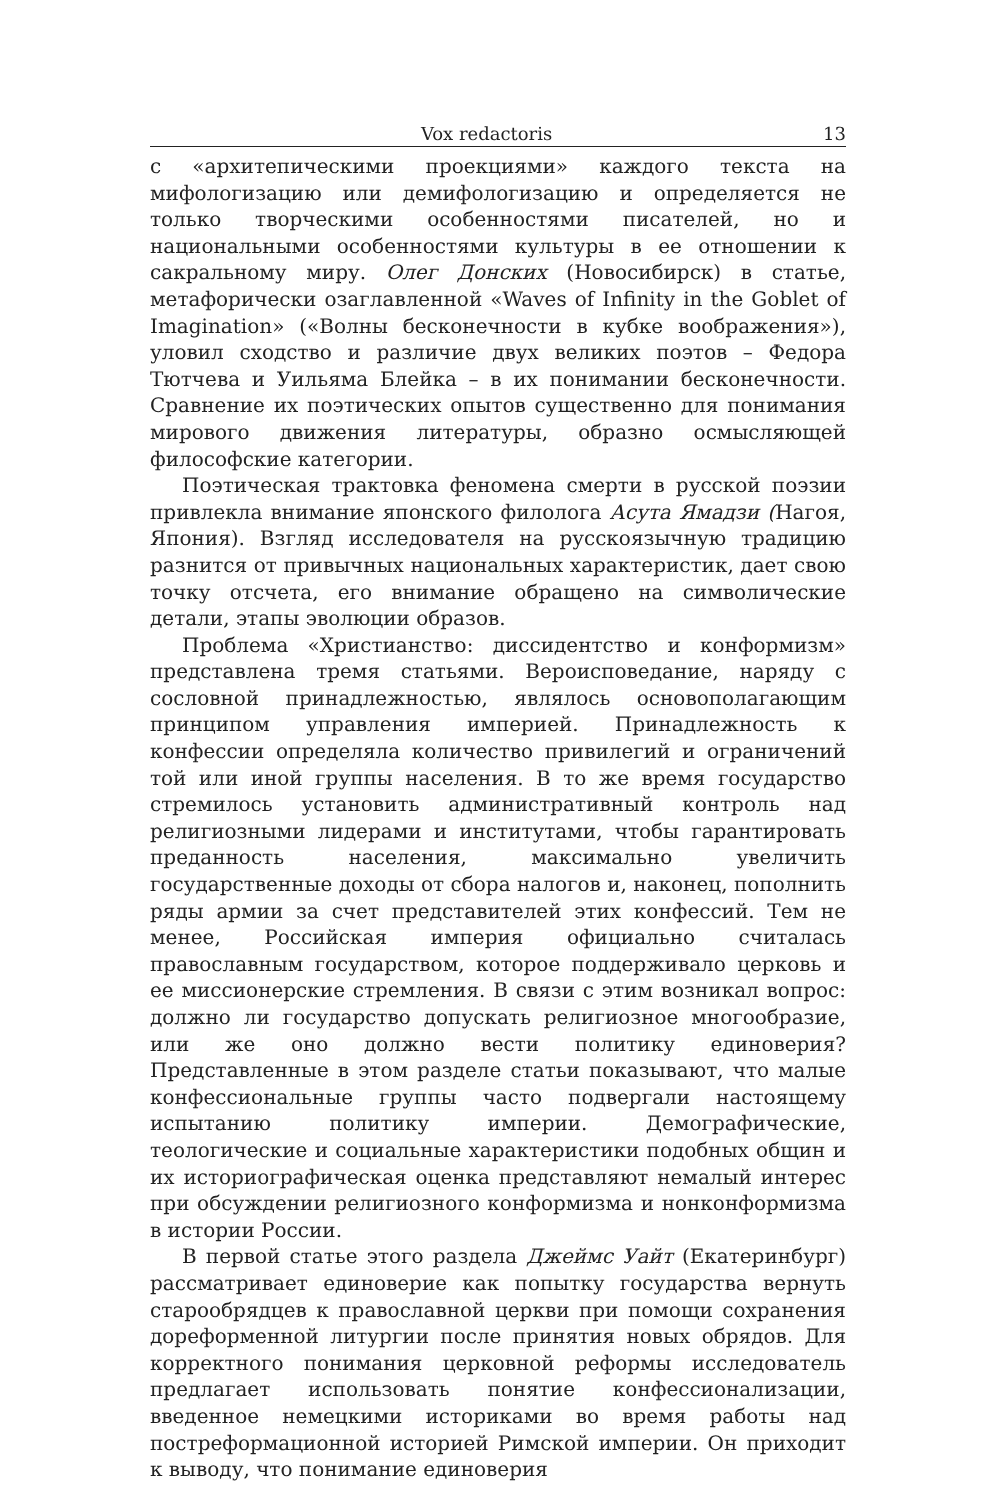Vox redactoris 13
с «архитепическими проекциями» каждого текста на мифологизацию или демифологизацию и определяется не только творческими особенностями писателей, но и национальными особенностями культуры в ее отношении к сакральному миру. Олег Донских (Новосибирск) в статье, метафорически озаглавленной «Waves of Infinity in the Goblet of Imagination» («Волны бесконечности в кубке воображения»), уловил сходство и различие двух великих поэтов – Федора Тютчева и Уильяма Блейка – в их понимании бесконечности. Сравнение их поэтических опытов существенно для понимания мирового движения литературы, образно осмысляющей философские категории.
Поэтическая трактовка феномена смерти в русской поэзии привлекла внимание японского филолога Асута Ямадзи (Нагоя, Япония). Взгляд исследователя на русскоязычную традицию разнится от привычных национальных характеристик, дает свою точку отсчета, его внимание обращено на символические детали, этапы эволюции образов.
Проблема «Христианство: диссидентство и конформизм» представлена тремя статьями. Вероисповедание, наряду с сословной принадлежностью, являлось основополагающим принципом управления империей. Принадлежность к конфессии определяла количество привилегий и ограничений той или иной группы населения. В то же время государство стремилось установить административный контроль над религиозными лидерами и институтами, чтобы гарантировать преданность населения, максимально увеличить государственные доходы от сбора налогов и, наконец, пополнить ряды армии за счет представителей этих конфессий. Тем не менее, Российская империя официально считалась православным государством, которое поддерживало церковь и ее миссионерские стремления. В связи с этим возникал вопрос: должно ли государство допускать религиозное многообразие, или же оно должно вести политику единоверия? Представленные в этом разделе статьи показывают, что малые конфессиональные группы часто подвергали настоящему испытанию политику империи. Демографические, теологические и социальные характеристики подобных общин и их историографическая оценка представляют немалый интерес при обсуждении религиозного конформизма и нонконформизма в истории России.
В первой статье этого раздела Джеймс Уайт (Екатеринбург) рассматривает единоверие как попытку государства вернуть старообрядцев к православной церкви при помощи сохранения дореформенной литургии после принятия новых обрядов. Для корректного понимания церковной реформы исследователь предлагает использовать понятие конфессионализации, введенное немецкими историками во время работы над постреформационной историей Римской империи. Он приходит к выводу, что понимание единоверия